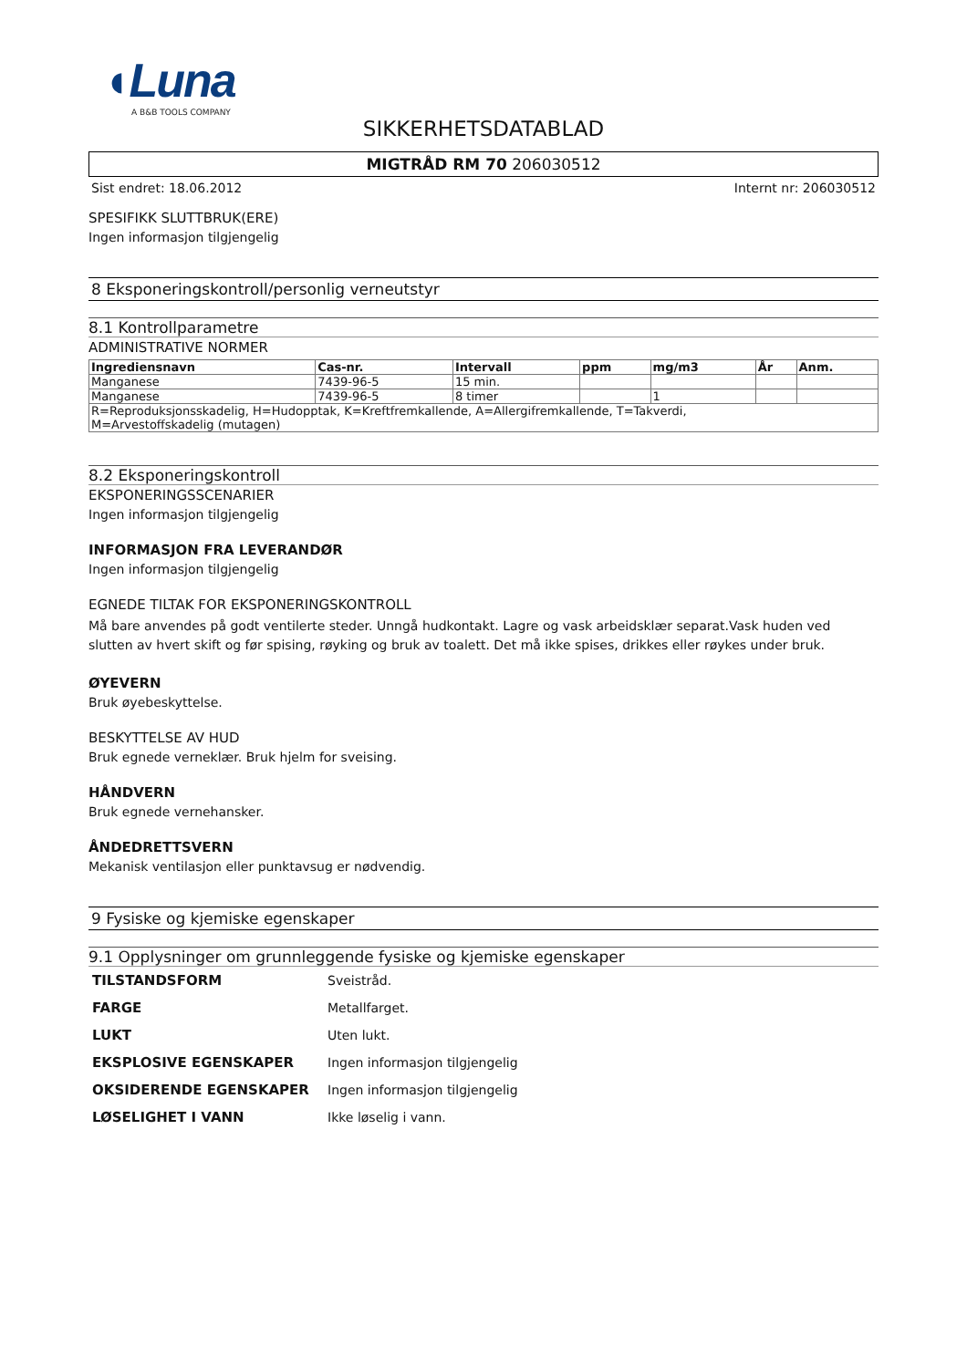◖Luna
A B&B TOOLS COMPANY
SIKKERHETSDATABLAD
MIGTRÅD RM 70 206030512
Sist endret: 18.06.2012 Internt nr: 206030512
SPESIFIKK SLUTTBRUK(ERE)
Ingen informasjon tilgjengelig
8 Eksponeringskontroll/personlig verneutstyr
8.1 Kontrollparametre
ADMINISTRATIVE NORMER
| Ingrediensnavn | Cas-nr. | Intervall | ppm | mg/m3 | År | Anm. |
| --- | --- | --- | --- | --- | --- | --- |
| Manganese | 7439-96-5 | 15 min. | | | | |
| Manganese | 7439-96-5 | 8 timer | | 1 | | |
| R=Reproduksjonsskadelig, H=Hudopptak, K=Kreftfremkallende, A=Allergifremkallende, T=Takverdi, M=Arvestoffskadelig (mutagen) | | | | | | |
8.2 Eksponeringskontroll
EKSPONERINGSSCENARIER
Ingen informasjon tilgjengelig
INFORMASJON FRA LEVERANDØR
Ingen informasjon tilgjengelig
EGNEDE TILTAK FOR EKSPONERINGSKONTROLL
Må bare anvendes på godt ventilerte steder. Unngå hudkontakt. Lagre og vask arbeidsklær separat.Vask huden ved slutten av hvert skift og før spising, røyking og bruk av toalett. Det må ikke spises, drikkes eller røykes under bruk.
ØYEVERN
Bruk øyebeskyttelse.
BESKYTTELSE AV HUD
Bruk egnede verneklær. Bruk hjelm for sveising.
HÅNDVERN
Bruk egnede vernehansker.
ÅNDEDRETTSVERN
Mekanisk ventilasjon eller punktavsug er nødvendig.
9 Fysiske og kjemiske egenskaper
9.1 Opplysninger om grunnleggende fysiske og kjemiske egenskaper
| TILSTANDSFORM | Sveistråd. |
| FARGE | Metallfarget. |
| LUKT | Uten lukt. |
| EKSPLOSIVE EGENSKAPER | Ingen informasjon tilgjengelig |
| OKSIDERENDE EGENSKAPER | Ingen informasjon tilgjengelig |
| LØSELIGHET I VANN | Ikke løselig i vann. |